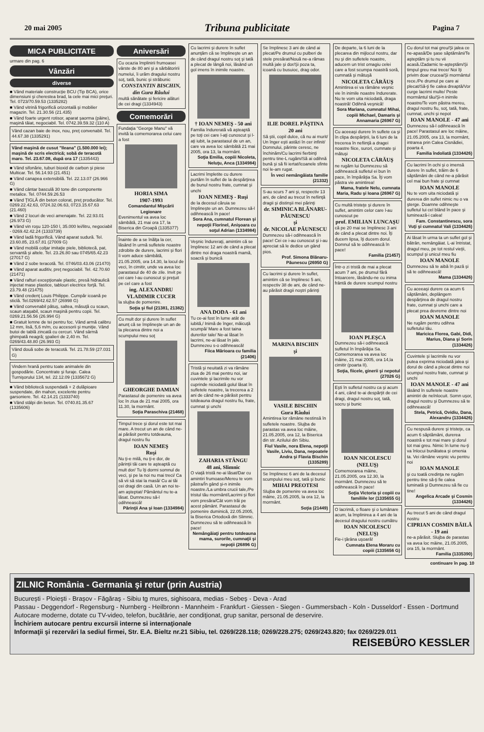20 mai 2005 Tribuna publicitate Pagina 7
MICA PUBLICITATE
urmare din pag. 6
Vânzări
diverse
■ Vând materiale construcţie BCU (Tip BCA), orice dimensiuni şi cherestea brad, la cele mai mici preţuri. Tel. 0723/70.59.53 (1335282)
■ Vând vitrină frigorifică orizontală şi mobilier magazin. Tel. 21.30.56 (21.435)
■ Vând foarte urgent rotisor, aparat şaorma (pâine), maşină tăiat, negociabil. Tel. 0742.39.59.32 (110 A)
Vând cazan baie de inox, nou, preţ convenabil. Tel. 44.67.38 (1335291)
Vând maşină de cusut "Ileana" (1.500.000 lei); maşină de scris electrică; sobă de teracotă maro. Tel. 23.67.08, după ora 17 (1335443)
■ Vând sifonărie, tuburi bioxid de carbon şi piese Multicar. Tel. 56.14.93 (21.451)
■ Vând canapea extensibilă. Tel. 22.13.07 (26.966 G)
■ Vând cântar basculă 30 tone din componente metalice. Tel. 0744.59.26.53
■ Vând ŢIGLĂ din beton colorat, preţ producător. Tel. 0269.22.42.63, 0724.32.06.63, 0723.15.67.63 (21.460)
■ Vând 2 locuri de veci amenajate. Tel. 22.93.01 (26.973 G)
■ Vând vin roşu 120-150 l, 35.000 lei/litru, negociabil - 0269.42.42.24 (1333739)
■ Vând ladă frigorifică. Vând aparat sudură. Tel. 23.60.85, 23.67.81 (27009 G)
■ Vând mobilă colţar imitaţie piele, bibliotecă, pat, servantă şi altele. Tel. 23.26.80 sau 0745/65.42.23 (27017 G)
■ Vând 2 sobe teracotă. Tel. 0746/03.43.06 (21470)
■ Vând aparat auditiv, preţ negociabil. Tel. 42.70.60 (21471)
■ Vând rafturi excepţionale plastic, presă hidraulică injectat mase plastice, tablouri electrice forţă. Tel. 23.79.48 (21475)
■ Vând credenţ Louis Philippe. Cumpăr icoană pe sticlă. Tel.0269/42.62.57 (26998 G)
■ Vând convenabil pătuş, saltea, măsuţă cu scaun, scaun ataşabil, scaun maşină pentru copii. Tel. 0269.21.56.56 (26.994 G)
■ Gratuit lemne de tei pentru foc. Vând armă calibru 12 mm, lisă, 5,6 m/m, cu accesorii şi muniţie. Vând butoi de tablă zincată cu cercuri. Vând sârmă ghimpată neagră; şpalieri de 2,40 m. Tel. 0269/43.48.80 (26.993 G)
Vând două sobe de teracotă. Tel. 21.78.59 (27.031 G)
Vindem hrană pentru toate animalele din gospodărie. Concentrate şi furaje. Calea Turnişorului 134, tel. 22.12.09 (1335672 G)
■ Vând bibliotecă suspendată + 2 dulăpioare suspendate, din mahon, excelente pentru garsoniere. Tel. 42.14.21 (1333740)
■ Vând stâlpi din beton. Tel. 0740.81.35.67 (1335606)
Aniversări
Cu ocazia împlinirii frumoasei vârste de 80 ani şi a sărbătoririi numelui, îi urăm dragului nostru soţ, tată, bunic şi străbunic
CONSTANTIN BISCHIN, din Gura Râului
multă sănătate şi fericire alături de cei dragi (1334943)
Comemorări
Fundaţia "George Manu" vă invită la comemorarea celui care a fost
HORIA SIMA
1907-1993
Comandantul Mişcării Legionare
Evenimentul va avea loc sâmbătă, 21 mai ora 17, la Biserica din Groapă (1335377)
Înainte de a se înălţa la cer, lăsând în urmă sufletele noastre zdrobite de durere, lacrimi şi flori îi vom aduce sâmbătă, 21.05.2005, ora 14.30, la locul de veci, în cimitir, unde va avea loc parastasul de 40 de zile. Invit pe cei care l-au cunoscut şi preţuit pe cel care a fost
ing. ALEXANDRU VLADIMIR CUCER
la slujba de pomenire.
Soţia şi fiul (21381, 21382)
Cu mult dor şi durere în suflet anunţ că se împlineşte un an de la plecarea dintre noi a scumpului meu soţ
GHEORGHE DAMIAN
Parastasul de pomenire va avea loc în ziua de 21 mai 2005, ora 11.30, la mormânt.
Soţia Paraschiva (21468)
Timpul trece şi dorul este tot mai mare. A trecut un an de când ne-ai părăsit pentru totdeauna, dragul nostru fiu
IOAN NEMEŞ
Ruşi
Nu ţi-e milă, nu ţi-e dor, de părinţii tăi care te aşteaptă cu mult dor/ Tu îţi dormi somnul de veci, şi pe la noi nu mai treci/ Ca să vii să stai la masă/ Cu ai tăi cei dragi din casă. Un an noi te-am aşteptat/ Pământul nu te-a lăsat. Dumnezeu să-l odihnească!
Părinţii Ana şi Ioan (1334984)
Cu lacrimi şi durere în suflet anunţăm că se împlineşte un an de când dragul nostru soţ şi tată a plecat de lângă noi, lăsând un gol imens în inimile noastre.
† IOAN NEMEŞ - 50 ani
Familia îndurerată vă aşteaptă pe toţi cei care l-aţi cunoscut şi l-aţi iubit, la parastasul de un an, care va avea loc sâmbătă 21 mai 2005, ora 13, la mormânt.
Soţia Emilia, copiii Nicoleta, Neluţu, Anca (1334984)
Lacrimi împletite cu durere purtăm în suflet de la despărţirea de bunul nostru frate, cumnat şi unchi
IOAN NEMEŞ - Ruşi
de la decesul căruia se împlineşte un an. Dumnezeu să-l odihnească în pace!
Sora Ana, cumnatul Florean şi nepoţii Florinel, Anişoara cu soţul Adrian (1334984)
Veşnic îndureraţi, amintim că se împlinesc 12 ani de când a plecat dintre noi draga noastră mamă, soacră şi bunică
ANA DODA - 61 ani
Tu ce-ai fost în lume atât de iubită,/ Inimă de înger, măicuţă scumpă/ Mare a fost taina durerilor tale/ Ne-ai lăsat în lacrimi, ne-ai lăsat în jale. Dumnezeu s-o odihnească!
Fiica Mărioara cu familia (21406)
Tristă şi neuitată zi va rămâne ziua de 26 mai pentru noi, iar cuvintele şi lacrimile nu vor cuprinde niciodată golul lăsat în sufletele noastre, la trecerea a 2 ani de când ne-a părăsit pentru totdeauna dragul nostru fiu, frate, cumnat şi unchi
ZAHARIA STÂNGU
48 ani, Slimnic
O viaţă tristă ne-ai lăsat/Dar cu amintiri frumoase/Mereu te vom păstra/În gând şi-n inimile noastre./La umbra crucii tale,/Pe tristul tău mormânt/Lacrimi şi flori vom presăra/Cât vom trăi pe acest pământ. Parastasul de pomenire duminică, 22.05.2005, la Biserica Ortodoxă din Slimnic. Dumnezeu să te odihnească în pace!
Nemângâiaţi pentru totdeauna mama, surorile, cumnaţii şi nepoţii (26896 G)
Se împlinesc 3 ani de când ai plecat/Pe drumul cu pulberi de stele presărat/Nouă ne-a rămas multă jale şi dor/Şi poza ta, icoană cu busuioc, drag odor.
ILIE DOREL PĂŞTINA
20 ani
Să ştii, copil dulce, că nu ai murit/ Un înger eşti astăzi în cer infinit/ Domnului, părinte ceresc, ne închinăm/Cu lacrimi fierbinţi pentru tine-L rugăm/Să ai odihnă bună şi să fii iertat/Icoanele sfinte noi le-am rugat.
În veci nemângâiata familie (21332)
S-au scurs 7 ani şi, respectiv 13 ani, de când au trecut în nefiinţă dragii şi distinşii mei părinţi
dr. SIMINICA BLĂNARU-PĂUNESCU
şi
dr. NICOLAE PĂUNESCU
Dumnezeu să-i odihnească în pace! Cei ce i-au cunoscut şi i-au apreciat să le dedice un gând pios.
Prof. Simona Blănaru-Păunescu (26950 G)
Cu lacrimi şi durere în suflet, amintim că se împlinesc 5 ani, respectiv 38 de ani, de când ne-au părăsit dragii noştri părinţi
MARINA BISCHIN
şi
VASILE BISCHIN
Gura Râului
Amintirea lor rămâne nestinsă în sufletele noastre. Slujba de parastas va avea loc mâine, 21.05.2005, ora 12, la Biserica din str. Azilului din Sibiu.
Fiul Vasile, nora Elena, nepoţii Vasile, Liviu, Dana, nepoatele Andra şi Flavia Bischin (1335289)
Se împlinesc 6 ani de la decesul scumpului meu soţ, tată şi bunic
MIHAI PREOTESI
Slujba de pomenire va avea loc mâine, 21.05.2005, la ora 12, la mormânt.
Soţia (21449)
De departe, la 6 luni de la plecarea din mijlocul nostru, dar nu şi din sufletele noastre, aducem un trist omagiu celei care a fost scumpa noastră soră, cumnată şi mătuşă
NICOLETA CĂRĂUŞ
Amintirea ei va rămâne veşnic vie în inimile noastre îndurerate. Nu te vom uita niciodată, draga noastră! Odihnă veşnică!
Sora Mariana, cumnatul Mihai, copiii Michael, Damaris şi Annamaria (26967 G)
Cu aceeaşi durere în suflete ca şi în clipa despărţirii, la 6 luni de la trecerea în nefiinţă a dragei noastre fiice, surori, cumnate şi mătuşi
NICOLETA CĂRĂUŞ
ne rugăm lui Dumnezeu să odihnească sufletul ei bun în pace, în împărăţia Sa. Îţi vom păstra vie amintirea!
Mama, fratele Nelu, cumnata Maria, Radu şi Ioana (26967 G)
Cu multă tristeţe şi durere în suflet, amintim celor care l-au cunoscut pe
prof. EMILIAN LUNCAŞU
că pe 20 mai se împlinesc 3 ani de când a plecat dintre noi. Îţi ducem lipsa, îţi ducem dorul. Domnul să te odihnească în pace!
Familia (21457)
Într-o zi tristă de mai a plecat acum 7 ani, pe drumul fără întoarcere, lăsându-ne cu inima frântă de durere scumpul nostru
IOAN PLEŞCA
Dumnezeu să-i odihnească sufletul în împărăţia Sa. Comemorarea va avea loc mâine, 21 mai 2005, ora 14,la cimitir (poarta II).
Soţia, fiicele, ginerii şi nepotul (27026 G)
Eşti în sufletul nostru ca şi acum 4 ani, când te-ai despărţit de cei dragi, dragul nostru soţ, tată, socru şi bunic
IOAN NICOLESCU
(NELUŞ)
Comemorarea mâine, 21.05.2005, ora 12.30, la mormânt. Dumnezeu să te odihnească în pace!
Soţia Victoria şi copiii cu familiile lor (1335655 G)
O lacrimă, o floare şi o lumânare acum, la împlinirea a 4 ani de la decesul dragului nostru cumătru
IOAN NICOLESCU
(NELUŞ)
Fie-i ţărâna uşoară!
Cumnata Elena Moraru cu copiii (1335656 G)
Cu dorul tot mai greu/Şi jalea ce ne-apasă/De şase săptămâni/Te aşteptăm şi tu nu vii acasă./Zadarnic te-aşteptăm/Şi timpul greu mai trece/ Noi îţi privim doar crucea/Şi mormântul rece./Pe drumul pe care ai plecat/Să-ţi fie calea dreaptă/Vor curge lacrimi multe/ Peste mormântul tău/Şi-n inimile noastre/Te vom păstra mereu, dragul nostru fiu, soţ, tată, frate, cumnat, unchi şi nepot
IOAN MANOLE - 47 ani
Dumnezeu să-l odihnească în pace! Parastasul are loc mâine, 21.05.2005, ora 13, la mormânt, intrarea prin Calea Cisnădiei, poarta 4.
Familia îndoliată (1334426)
Cu lacrimi în ochi şi o imensă durere în suflet, trăim de 6 săptămâni de când ne-a părăsit cel mai bun frate şi cumnat
IOAN MANOLE
Nu te vom uita niciodată şi durerea din suflet nimic nu o va şterge. Doamne odihneşte sufletul lui cel blând în pace şi luminează-i calea!
Fam. Constantinescu, sora Vuţi şi cumnatul Vali (1334426)
Ai lăsat în urma ta un suflet gol şi bătrân, nemângâiat. L-ai întristat, dragul meu, pe tot restul vieţii, scumpul şi unicul meu fiu
IOAN MANOLE
Dumnezeu să te aibă în pază şi să te odihnească!
Mama (1334426)
Cu aceeaşi durere ca acum 6 săptămâni, deplângem despărţirea de dragul nostru frate, cumnat şi unchi care a plecat prea devreme dintre noi
IOAN MANOLE
Ne rugăm pentru odihna sufletului tău.
Maricica Florea, Gabi, Didi, Marius, Diana şi Sorin (1334426)
Cuvintele şi lacrimile nu vor putea exprima niciodată jalea şi dorul de când a plecat dintre noi scumpul nostru frate, cumnat şi unchi
IOAN MANOLE - 47 ani
lăsând în sufletele noastre amintiri de neînlocuit. Somn uşor, dragul nostru şi Dumnezeu să te odihnească!
Stela, Petrică, Ovidiu, Dana, Alexandru (1334426)
Cu nespusă durere şi tristeţe, ca acum 6 săptămâni, durerea noastră e tot mai mare şi dorul tot mai greu. Nimic în lume nu-ţi va înlocui bunătatea şi omenia ta. Vei rămâne veşnic viu pentru noi
IOAN MANOLE
şi cu toată credinţa ne rugăm pentru tine să-ţi fie calea luminată şi Dumnezeu să fie cu tine!
Angelica Arcade şi Cosmin (1334426)
Au trecut 5 ani de când dragul nostru
CIPRIAN COSMIN BĂILĂ - 19 ani
ne-a părăsit. Slujba de parastas va avea loc mâine, 21.05.2005, ora 15, la mormânt.
Familia (1335390)
continuare în pag. 10
ZILNIC România - Germania şi retur (prin Austria)
Bucureşti - Ploieşti - Braşov - Făgăraş - Sibiu tg mures, sighisoara, medias - Sebeş - Deva - Arad
Passau - Deggendorf - Regensburg - Nurnberg - Heilbronn - Mannheim - Frankfurt - Giessen - Siegen - Gummersbach - Koln - Dusseldorf - Essen - Dortmund
Autocare moderne, dotate cu TV-video, telefon, bucătărie, aer condiţionat, grup sanitar, personal de deservire.
Închiriem autocare pentru excursii interne si internaţionale
Informaţii şi rezervări la sediul firmei, Str. E.A. Bieltz nr.21 Sibiu, tel. 0269/228.118; 0269/228.275; 0269/243.820; fax 0269/229.011
REISEBÜRO KESSLER